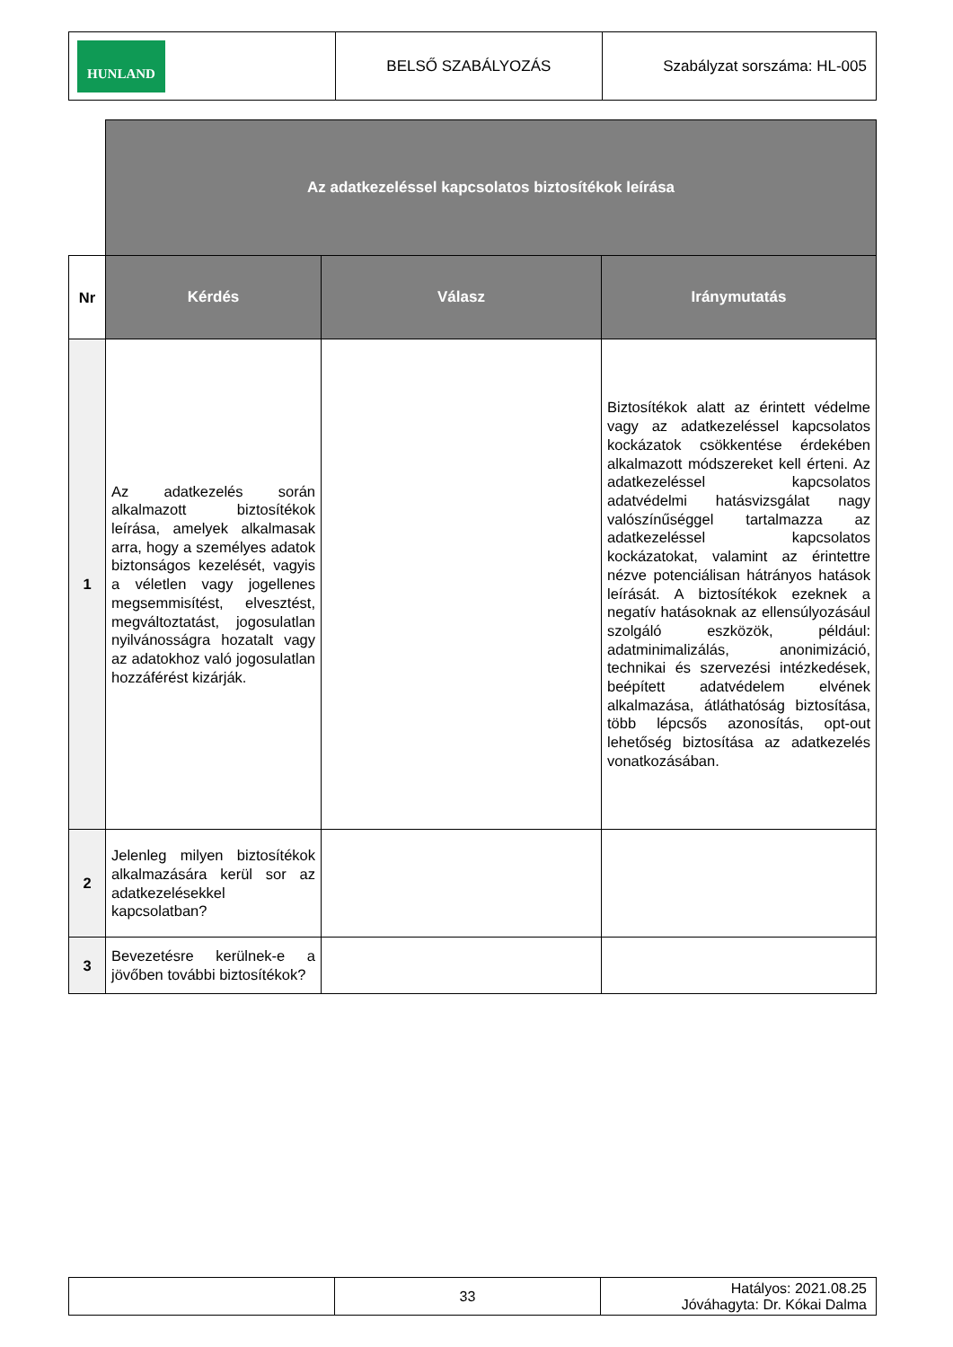| HUNLAND | BELSŐ SZABÁLYOZÁS | Szabályzat sorszáma: HL-005 |
| | Az adatkezeléssel kapcsolatos biztosítékok leírása | | |
| Nr | Kérdés | Válasz | Iránymutatás |
| 1 | Az adatkezelés során alkalmazott biztosítékok leírása, amelyek alkalmasak arra, hogy a személyes adatok biztonságos kezelését, vagyis a véletlen vagy jogellenes megsemmisítést, elvesztést, megváltoztatást, jogosulatlan nyilvánosságra hozatalt vagy az adatokhoz való jogosulatlan hozzáférést kizárják. | | Biztosítékok alatt az érintett védelme vagy az adatkezeléssel kapcsolatos kockázatok csökkentése érdekében alkalmazott módszereket kell érteni. Az adatkezeléssel kapcsolatos adatvédelmi hatásvizsgálat nagy valószínűséggel tartalmazza az adatkezeléssel kapcsolatos kockázatokat, valamint az érintettre nézve potenciálisan hátrányos hatások leírását. A biztosítékok ezeknek a negatív hatásoknak az ellensúlyozásául szolgáló eszközök, például: adatminimalizálás, anonimizáció, technikai és szervezési intézkedések, beépített adatvédelem elvének alkalmazása, átláthatóság biztosítása, több lépcsős azonosítás, opt-out lehetőség biztosítása az adatkezelés vonatkozásában. |
| 2 | Jelenleg milyen biztosítékok alkalmazására kerül sor az adatkezelésekkel kapcsolatban? | | |
| 3 | Bevezetésre kerülnek-e a jövőben további biztosítékok? | | |
| | 33 | Hatályos: 2021.08.25 Jóváhagyta: Dr. Kókai Dalma |